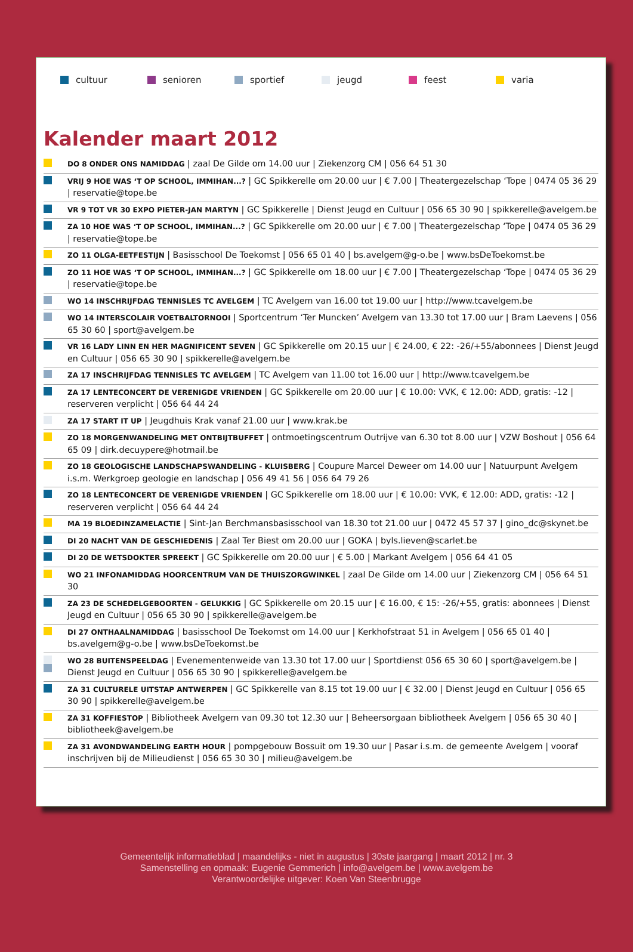cultuur senioren sportief jeugd feest varia
Kalender maart 2012
DO 8 ONDER ONS NAMIDDAG | zaal De Gilde om 14.00 uur | Ziekenzorg CM | 056 64 51 30
VRIJ 9 HOE WAS ‘T OP SCHOOL, IMMIHAN...? | GC Spikkerelle om 20.00 uur | € 7.00 | Theatergezelschap ‘Tope | 0474 05 36 29 | reservatie@tope.be
VR 9 TOT VR 30 EXPO PIETER-JAN MARTYN | GC Spikkerelle | Dienst Jeugd en Cultuur | 056 65 30 90 | spikkerelle@avelgem.be
ZA 10 HOE WAS ‘T OP SCHOOL, IMMIHAN...? | GC Spikkerelle om 20.00 uur | € 7.00 | Theatergezelschap ‘Tope | 0474 05 36 29 | reservatie@tope.be
ZO 11 OLGA-EETFESTIJN | Basisschool De Toekomst | 056 65 01 40 | bs.avelgem@g-o.be | www.bsDeToekomst.be
ZO 11 HOE WAS ‘T OP SCHOOL, IMMIHAN...? | GC Spikkerelle om 18.00 uur | € 7.00 | Theatergezelschap ‘Tope | 0474 05 36 29 | reservatie@tope.be
WO 14 INSCHRIJFDAG TENNISLES TC AVELGEM | TC Avelgem van 16.00 tot 19.00 uur | http://www.tcavelgem.be
WO 14 INTERSCOLAIR VOETBALTORNOOI | Sportcentrum ‘Ter Muncken’ Avelgem van 13.30 tot 17.00 uur | Bram Laevens | 056 65 30 60 | sport@avelgem.be
VR 16 LADY LINN EN HER MAGNIFICENT SEVEN | GC Spikkerelle om 20.15 uur | € 24.00, € 22: -26/+55/abonnees | Dienst Jeugd en Cultuur | 056 65 30 90 | spikkerelle@avelgem.be
ZA 17 INSCHRIJFDAG TENNISLES TC AVELGEM | TC Avelgem van 11.00 tot 16.00 uur | http://www.tcavelgem.be
ZA 17 LENTECONCERT DE VERENIGDE VRIENDEN | GC Spikkerelle om 20.00 uur | € 10.00: VVK, € 12.00: ADD, gratis: -12 | reserveren verplicht | 056 64 44 24
ZA 17 START IT UP | Jeugdhuis Krak vanaf 21.00 uur | www.krak.be
ZO 18 MORGENWANDELING MET ONTBIJTBUFFET | ontmoetingscentrum Outrijve van 6.30 tot 8.00 uur | VZW Boshout | 056 64 65 09 | dirk.decuypere@hotmail.be
ZO 18 GEOLOGISCHE LANDSCHAPSWANDELING - KLUISBERG | Coupure Marcel Deweer om 14.00 uur | Natuurpunt Avelgem i.s.m. Werkgroep geologie en landschap | 056 49 41 56 | 056 64 79 26
ZO 18 LENTECONCERT DE VERENIGDE VRIENDEN | GC Spikkerelle om 18.00 uur | € 10.00: VVK, € 12.00: ADD, gratis: -12 | reserveren verplicht | 056 64 44 24
MA 19 BLOEDINZAMELACTIE | Sint-Jan Berchmansbasisschool van 18.30 tot 21.00 uur | 0472 45 57 37 | gino_dc@skynet.be
DI 20 NACHT VAN DE GESCHIEDENIS | Zaal Ter Biest om 20.00 uur | GOKA | byls.lieven@scarlet.be
DI 20 DE WETSDOKTER SPREEKT | GC Spikkerelle om 20.00 uur | € 5.00 | Markant Avelgem | 056 64 41 05
WO 21 INFONAMIDDAG HOORCENTRUM VAN DE THUISZORGWINKEL | zaal De Gilde om 14.00 uur | Ziekenzorg CM | 056 64 51 30
ZA 23 DE SCHEDELGEBOORTEN - GELUKKIG | GC Spikkerelle om 20.15 uur | € 16.00, € 15: -26/+55, gratis: abonnees | Dienst Jeugd en Cultuur | 056 65 30 90 | spikkerelle@avelgem.be
DI 27 ONTHAALNAMIDDAG | basisschool De Toekomst om 14.00 uur | Kerkhofstraat 51 in Avelgem | 056 65 01 40 | bs.avelgem@g-o.be | www.bsDeToekomst.be
WO 28 BUITENSPEELDAG | Evenementenweide van 13.30 tot 17.00 uur | Sportdienst 056 65 30 60 | sport@avelgem.be | Dienst Jeugd en Cultuur | 056 65 30 90 | spikkerelle@avelgem.be
ZA 31 CULTURELE UITSTAP ANTWERPEN | GC Spikkerelle van 8.15 tot 19.00 uur | € 32.00 | Dienst Jeugd en Cultuur | 056 65 30 90 | spikkerelle@avelgem.be
ZA 31 KOFFIESTOP | Bibliotheek Avelgem van 09.30 tot 12.30 uur | Beheersorgaan bibliotheek Avelgem | 056 65 30 40 | bibliotheek@avelgem.be
ZA 31 AVONDWANDELING EARTH HOUR | pompgebouw Bossuit om 19.30 uur | Pasar i.s.m. de gemeente Avelgem | vooraf inschrijven bij de Milieudienst | 056 65 30 30 | milieu@avelgem.be
Gemeentelijk informatieblad | maandelijks - niet in augustus | 30ste jaargang | maart 2012 | nr. 3
Samenstelling en opmaak: Eugenie Gemmerich | info@avelgem.be | www.avelgem.be
Verantwoordelijke uitgever: Koen Van Steenbrugge